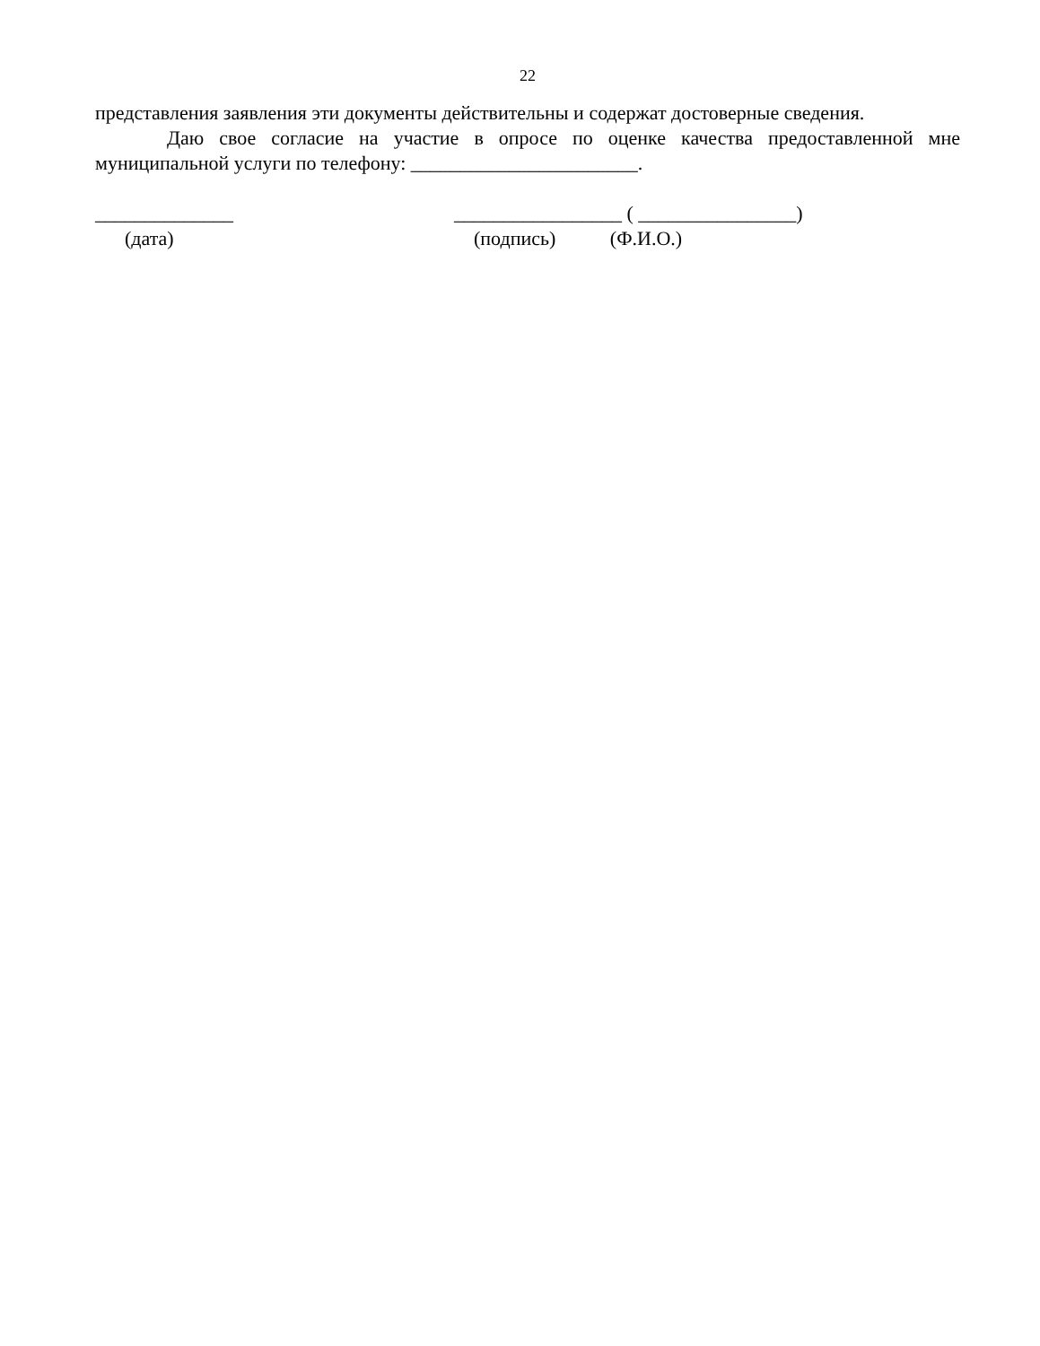22
представления заявления эти документы действительны и содержат достоверные сведения.
Даю свое согласие на участие в опросе по оценке качества предоставленной мне муниципальной услуги по телефону: _______________________.
______________ (дата)
_________________ ( ________________) (подпись) (Ф.И.О.)